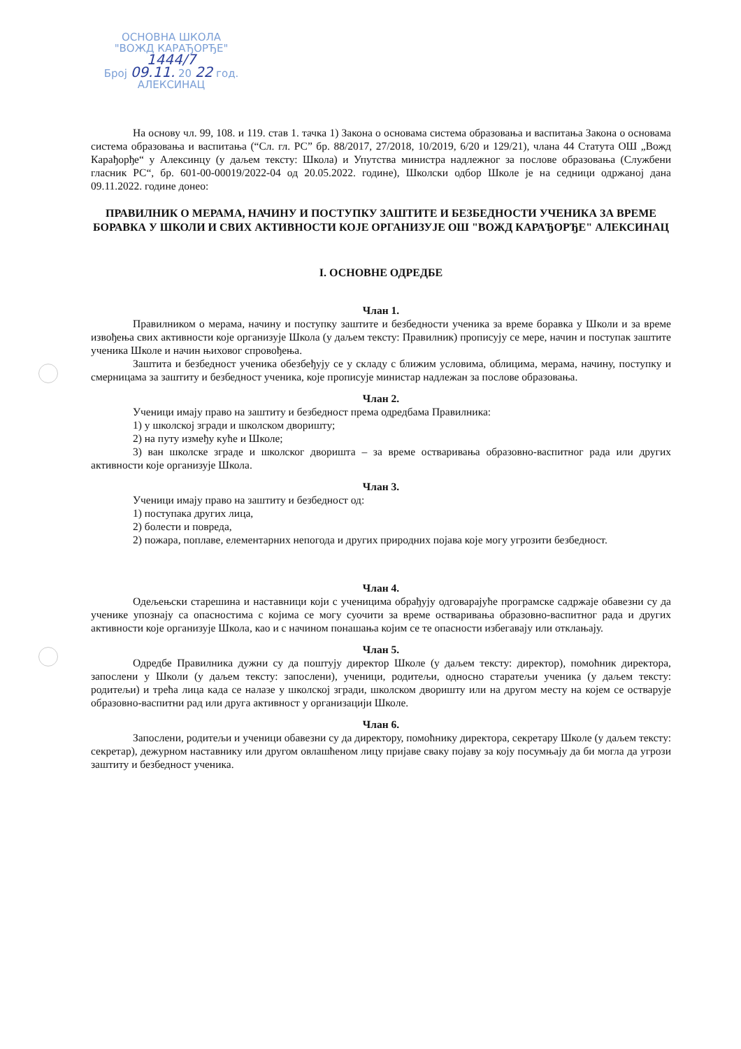ОСНОВНА ШКОЛА
"ВОЖД КАРАЂОРЂЕ"
1444/7
Број 09.11. 20 22 год.
АЛЕКСИНАЦ
На основу чл. 99, 108. и 119. став 1. тачка 1) Закона о основама система образовања и васпитања Закона о основама система образовања и васпитања (“Сл. гл. РС” бр. 88/2017, 27/2018, 10/2019, 6/20 и 129/21), члана 44 Статута ОШ „Вожд Карађорђе“ у Алексинцу (у даљем тексту: Школа) и Упутства министра надлежног за послове образовања (Службени гласник РС“, бр. 601-00-00019/2022-04 од 20.05.2022. године), Школски одбор Школе је на седници одржаној дана 09.11.2022. године донео:
ПРАВИЛНИК О МЕРАМА, НАЧИНУ И ПОСТУПКУ ЗАШТИТЕ И БЕЗБЕДНОСТИ УЧЕНИКА ЗА ВРЕМЕ БОРАВКА У ШКОЛИ И СВИХ АКТИВНОСТИ КОЈЕ ОРГАНИЗУЈЕ ОШ "ВОЖД КАРАЂОРЂЕ" АЛЕКСИНАЦ
I. ОСНОВНЕ ОДРЕДБЕ
Члан 1.
Правилником о мерама, начину и поступку заштите и безбедности ученика за време боравка у Школи и за време извођења свих активности које организује Школа (у даљем тексту: Правилник) прописују се мере, начин и поступак заштите ученика Школе и начин њиховог спровођења.
Заштита и безбедност ученика обезбеђују се у складу с ближим условима, облицима, мерама, начину, поступку и смерницама за заштиту и безбедност ученика, које прописује министар надлежан за послове образовања.
Члан 2.
Ученици имају право на заштиту и безбедност према одредбама Правилника:
1) у школској згради и школском дворишту;
2) на путу између куће и Школе;
3) ван школске зграде и школског дворишта – за време остваривања образовно-васпитног рада или других активности које организује Школа.
Члан 3.
Ученици имају право на заштиту и безбедност од:
1) поступака других лица,
2) болести и повреда,
2) пожара, поплаве, елементарних непогода и других природних појава које могу угрозити безбедност.
Члан 4.
Одељењски старешина и наставници који с ученицима обрађују одговарајуће програмске садржаје обавезни су да ученике упознају са опасностима с којима се могу суочити за време остваривања образовно-васпитног рада и других активности које организује Школа, као и с начином понашања којим се те опасности избегавају или отклањају.
Члан 5.
Одредбе Правилника дужни су да поштују директор Школе (у даљем тексту: директор), помоћник директора, запослени у Школи (у даљем тексту: запослени), ученици, родитељи, односно старатељи ученика (у даљем тексту: родитељи) и трећа лица када се налазе у школској згради, школском дворишту или на другом месту на којем се остварује образовно-васпитни рад или друга активност у организацији Школе.
Члан 6.
Запослени, родитељи и ученици обавезни су да директору, помоћнику директора, секретару Школе (у даљем тексту: секретар), дежурном наставнику или другом овлашћеном лицу пријаве сваку појаву за коју посумњају да би могла да угрози заштиту и безбедност ученика.